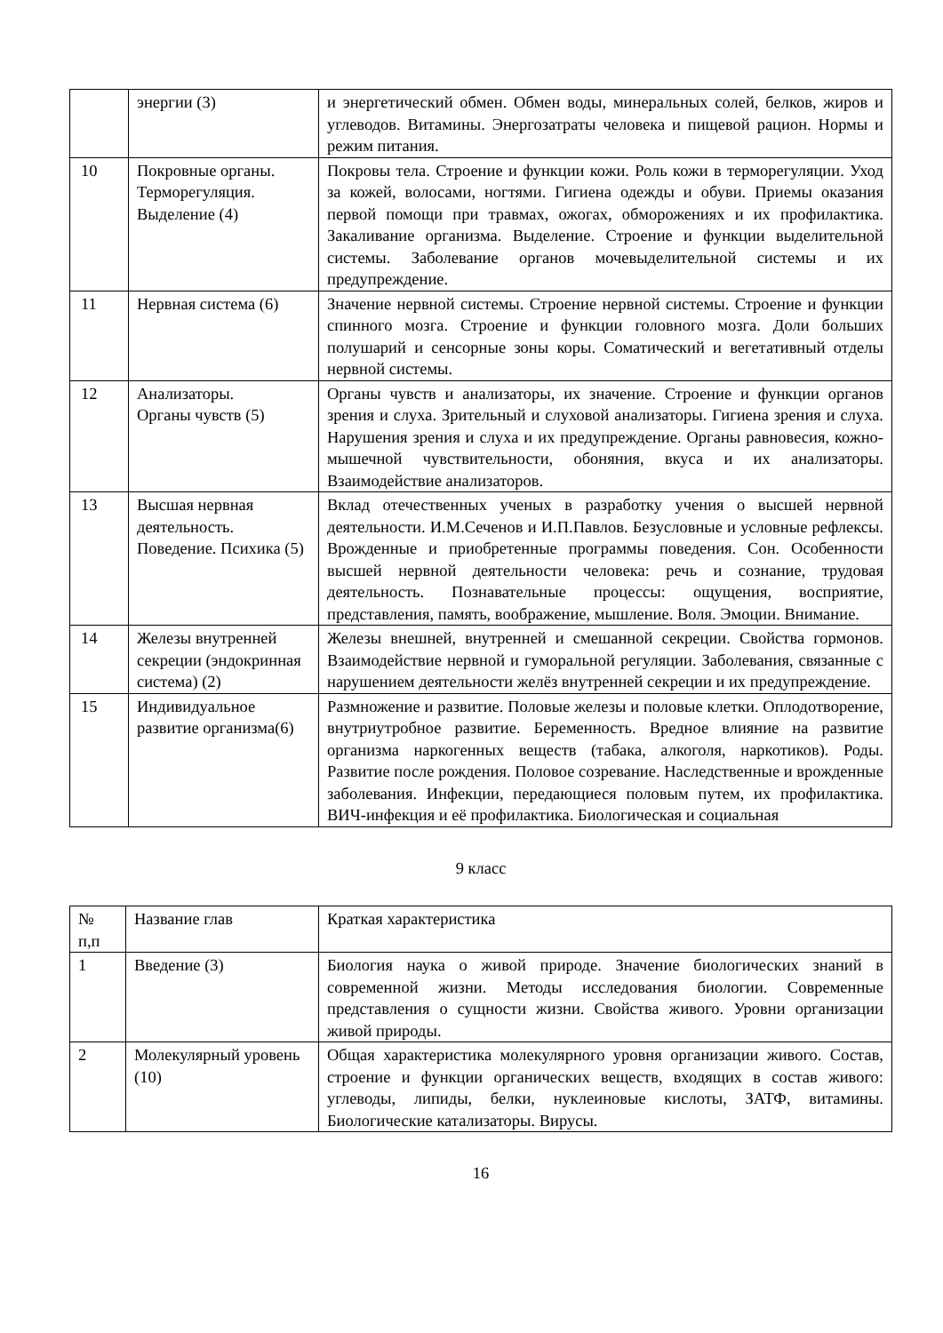| | энергии (3) | и энергетический обмен. Обмен воды, минеральных солей, белков, жиров и углеводов. Витамины. Энергозатраты человека и пищевой рацион. Нормы и режим питания. |
| 10 | Покровные органы. Терморегуляция. Выделение (4) | Покровы тела. Строение и функции кожи. Роль кожи в терморегуляции. Уход за кожей, волосами, ногтями. Гигиена одежды и обуви. Приемы оказания первой помощи при травмах, ожогах, обморожениях и их профилактика. Закаливание организма. Выделение. Строение и функции выделительной системы. Заболевание органов мочевыделительной системы и их предупреждение. |
| 11 | Нервная система (6) | Значение нервной системы. Строение нервной системы. Строение и функции спинного мозга. Строение и функции головного мозга. Доли больших полушарий и сенсорные зоны коры. Соматический и вегетативный отделы нервной системы. |
| 12 | Анализаторы. Органы чувств (5) | Органы чувств и анализаторы, их значение. Строение и функции органов зрения и слуха. Зрительный и слуховой анализаторы. Гигиена зрения и слуха. Нарушения зрения и слуха и их предупреждение. Органы равновесия, кожно-мышечной чувствительности, обоняния, вкуса и их анализаторы. Взаимодействие анализаторов. |
| 13 | Высшая нервная деятельность. Поведение. Психика (5) | Вклад отечественных ученых в разработку учения о высшей нервной деятельности. И.М.Сеченов и И.П.Павлов. Безусловные и условные рефлексы. Врожденные и приобретенные программы поведения. Сон. Особенности высшей нервной деятельности человека: речь и сознание, трудовая деятельность. Познавательные процессы: ощущения, восприятие, представления, память, воображение, мышление. Воля. Эмоции. Внимание. |
| 14 | Железы внутренней секреции (эндокринная система) (2) | Железы внешней, внутренней и смешанной секреции. Свойства гормонов. Взаимодействие нервной и гуморальной регуляции. Заболевания, связанные с нарушением деятельности желёз внутренней секреции и их предупреждение. |
| 15 | Индивидуальное развитие организма(6) | Размножение и развитие. Половые железы и половые клетки. Оплодотворение, внутриутробное развитие. Беременность. Вредное влияние на развитие организма наркогенных веществ (табака, алкоголя, наркотиков). Роды. Развитие после рождения. Половое созревание. Наследственные и врожденные заболевания. Инфекции, передающиеся половым путем, их профилактика. ВИЧ-инфекция и её профилактика. Биологическая и социальная |
9 класс
| № п,п | Название глав | Краткая характеристика |
| 1 | Введение (3) | Биология наука о живой природе. Значение биологических знаний в современной жизни. Методы исследования биологии. Современные представления о сущности жизни. Свойства живого. Уровни организации живой природы. |
| 2 | Молекулярный уровень (10) | Общая характеристика молекулярного уровня организации живого. Состав, строение и функции органических веществ, входящих в состав живого: углеводы, липиды, белки, нуклеиновые кислоты, ЗАТФ, витамины. Биологические катализаторы. Вирусы. |
16